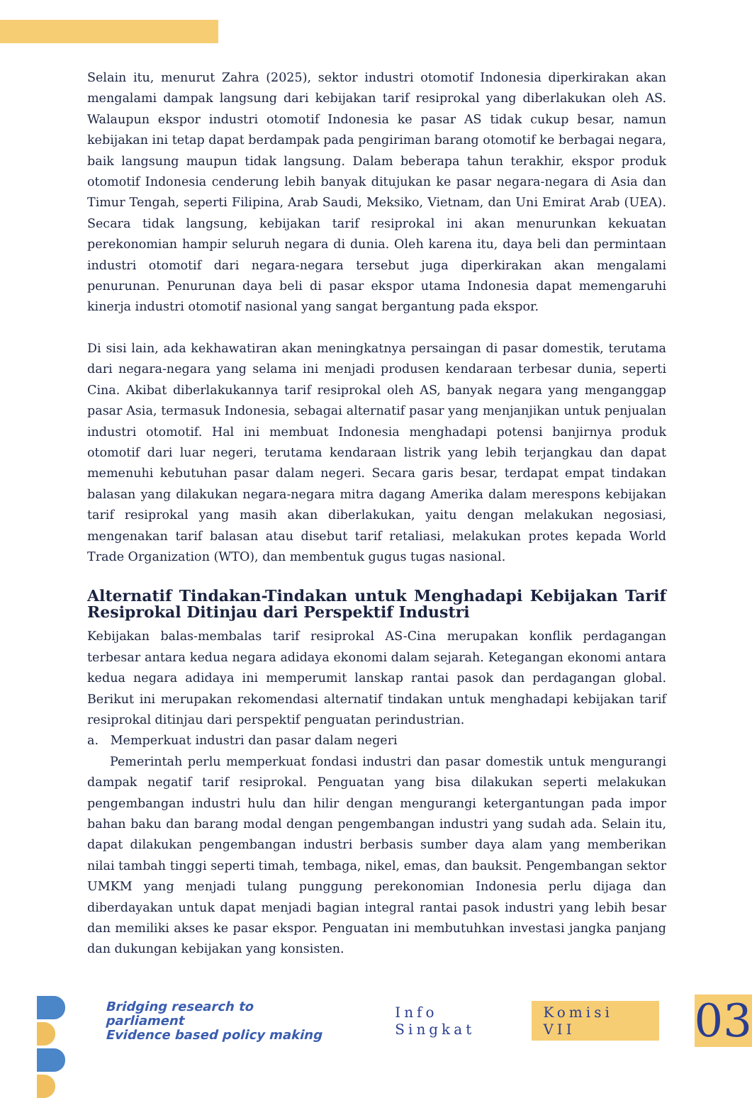Selain itu, menurut Zahra (2025), sektor industri otomotif Indonesia diperkirakan akan mengalami dampak langsung dari kebijakan tarif resiprokal yang diberlakukan oleh AS. Walaupun ekspor industri otomotif Indonesia ke pasar AS tidak cukup besar, namun kebijakan ini tetap dapat berdampak pada pengiriman barang otomotif ke berbagai negara, baik langsung maupun tidak langsung. Dalam beberapa tahun terakhir, ekspor produk otomotif Indonesia cenderung lebih banyak ditujukan ke pasar negara-negara di Asia dan Timur Tengah, seperti Filipina, Arab Saudi, Meksiko, Vietnam, dan Uni Emirat Arab (UEA). Secara tidak langsung, kebijakan tarif resiprokal ini akan menurunkan kekuatan perekonomian hampir seluruh negara di dunia. Oleh karena itu, daya beli dan permintaan industri otomotif dari negara-negara tersebut juga diperkirakan akan mengalami penurunan. Penurunan daya beli di pasar ekspor utama Indonesia dapat memengaruhi kinerja industri otomotif nasional yang sangat bergantung pada ekspor.
Di sisi lain, ada kekhawatiran akan meningkatnya persaingan di pasar domestik, terutama dari negara-negara yang selama ini menjadi produsen kendaraan terbesar dunia, seperti Cina. Akibat diberlakukannya tarif resiprokal oleh AS, banyak negara yang menganggap pasar Asia, termasuk Indonesia, sebagai alternatif pasar yang menjanjikan untuk penjualan industri otomotif. Hal ini membuat Indonesia menghadapi potensi banjirnya produk otomotif dari luar negeri, terutama kendaraan listrik yang lebih terjangkau dan dapat memenuhi kebutuhan pasar dalam negeri. Secara garis besar, terdapat empat tindakan balasan yang dilakukan negara-negara mitra dagang Amerika dalam merespons kebijakan tarif resiprokal yang masih akan diberlakukan, yaitu dengan melakukan negosiasi, mengenakan tarif balasan atau disebut tarif retaliasi, melakukan protes kepada World Trade Organization (WTO), dan membentuk gugus tugas nasional.
Alternatif Tindakan-Tindakan untuk Menghadapi Kebijakan Tarif Resiprokal Ditinjau dari Perspektif Industri
Kebijakan balas-membalas tarif resiprokal AS-Cina merupakan konflik perdagangan terbesar antara kedua negara adidaya ekonomi dalam sejarah. Ketegangan ekonomi antara kedua negara adidaya ini memperumit lanskap rantai pasok dan perdagangan global. Berikut ini merupakan rekomendasi alternatif tindakan untuk menghadapi kebijakan tarif resiprokal ditinjau dari perspektif penguatan perindustrian.
a. Memperkuat industri dan pasar dalam negeri
Pemerintah perlu memperkuat fondasi industri dan pasar domestik untuk mengurangi dampak negatif tarif resiprokal. Penguatan yang bisa dilakukan seperti melakukan pengembangan industri hulu dan hilir dengan mengurangi ketergantungan pada impor bahan baku dan barang modal dengan pengembangan industri yang sudah ada. Selain itu, dapat dilakukan pengembangan industri berbasis sumber daya alam yang memberikan nilai tambah tinggi seperti timah, tembaga, nikel, emas, dan bauksit. Pengembangan sektor UMKM yang menjadi tulang punggung perekonomian Indonesia perlu dijaga dan diberdayakan untuk dapat menjadi bagian integral rantai pasok industri yang lebih besar dan memiliki akses ke pasar ekspor. Penguatan ini membutuhkan investasi jangka panjang dan dukungan kebijakan yang konsisten.
Bridging research to parliament
Evidence based policy making
Info Singkat
Komisi VII
03